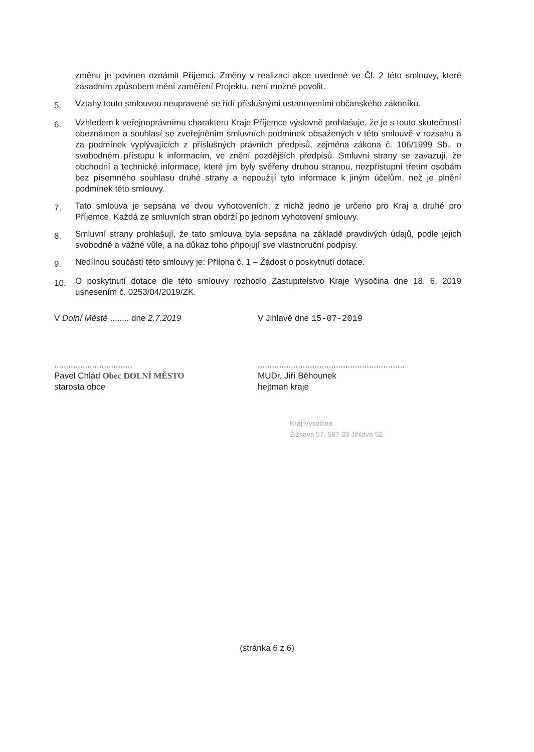změnu je povinen oznámit Příjemci. Změny v realizaci akce uvedené ve Čl. 2 této smlouvy, které zásadním způsobem mění zaměření Projektu, není možné povolit.
5. Vztahy touto smlouvou neupravené se řídí příslušnými ustanoveními občanského zákoníku.
6. Vzhledem k veřejnoprávnímu charakteru Kraje Příjemce výslovně prohlašuje, že je s touto skutečností obeznámen a souhlasí se zveřejněním smluvních podmínek obsažených v této smlouvě v rozsahu a za podmínek vyplývajících z příslušných právních předpisů, zejména zákona č. 106/1999 Sb., o svobodném přístupu k informacím, ve znění pozdějších předpisů. Smluvní strany se zavazují, že obchodní a technické informace, které jim byly svěřeny druhou stranou, nezpřístupní třetím osobám bez písemného souhlasu druhé strany a nepoužijí tyto informace k jiným účelům, než je plnění podmínek této smlouvy.
7. Tato smlouva je sepsána ve dvou vyhotoveních, z nichž jedno je určeno pro Kraj a druhé pro Příjemce. Každá ze smluvních stran obdrží po jednom vyhotovení smlouvy.
8. Smluvní strany prohlašují, že tato smlouva byla sepsána na základě pravdivých údajů, podle jejich svobodné a vážné vůle, a na důkaz toho připojují své vlastnoruční podpisy.
9. Nedílnou součástí této smlouvy je: Příloha č. 1 – Žádost o poskytnutí dotace.
10. O poskytnutí dotace dle této smlouvy rozhodlo Zastupitelstvo Kraje Vysočina dne 18. 6. 2019 usnesením č. 0253/04/2019/ZK.
V Dolní Městě ........ dne 2.7.2019 V Jihlavě dne 15-07-2019
.................................
Pavel Chlád Obec DOLNÍ MĚSTO
starosta obce
..............................................................
MUDr. Jiří Běhounek
hejtman kraje
Kraj Vysočina
Žižkova 57, 587 33 Jihlava 52
(stránka 6 z 6)